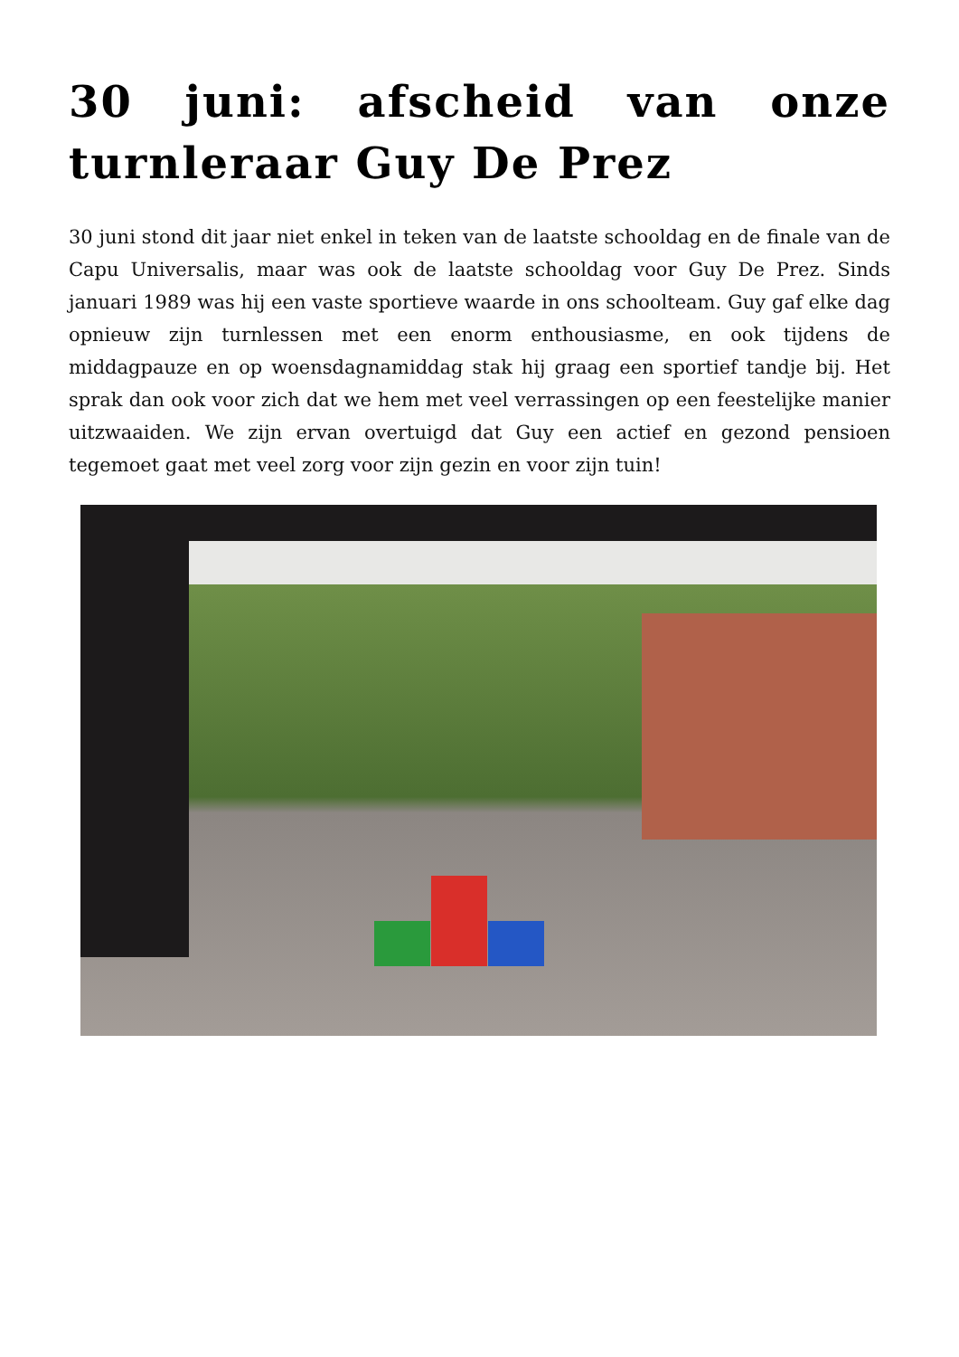30 juni: afscheid van onze turnleraar Guy De Prez
30 juni stond dit jaar niet enkel in teken van de laatste schooldag en de finale van de Capu Universalis, maar was ook de laatste schooldag voor Guy De Prez. Sinds januari 1989 was hij een vaste sportieve waarde in ons schoolteam. Guy gaf elke dag opnieuw zijn turnlessen met een enorm enthousiasme, en ook tijdens de middagpauze en op woensdagnamiddag stak hij graag een sportief tandje bij. Het sprak dan ook voor zich dat we hem met veel verrassingen op een feestelijke manier uitzwaaiden. We zijn ervan overtuigd dat Guy een actief en gezond pensioen tegemoet gaat met veel zorg voor zijn gezin en voor zijn tuin!